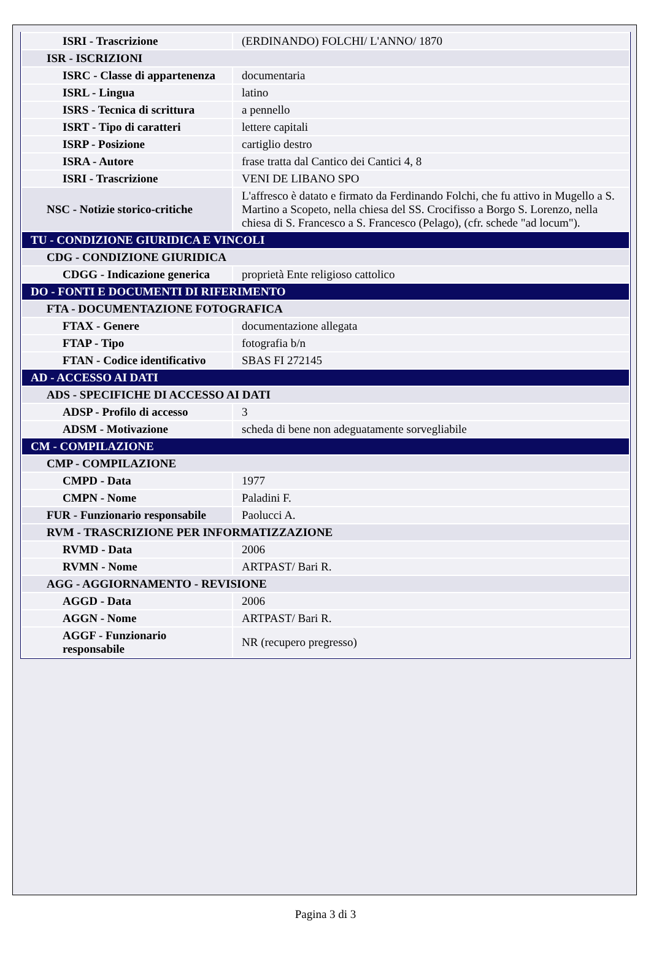| ISRI - Trascrizione | (ERDINANDO) FOLCHI/ L'ANNO/ 1870 |
| ISR - ISCRIZIONI | |
| ISRC - Classe di appartenenza | documentaria |
| ISRL - Lingua | latino |
| ISRS - Tecnica di scrittura | a pennello |
| ISRT - Tipo di caratteri | lettere capitali |
| ISRP - Posizione | cartiglio destro |
| ISRA - Autore | frase tratta dal Cantico dei Cantici 4, 8 |
| ISRI - Trascrizione | VENI DE LIBANO SPO |
| NSC - Notizie storico-critiche | L'affresco è datato e firmato da Ferdinando Folchi, che fu attivo in Mugello a S. Martino a Scopeto, nella chiesa del SS. Crocifisso a Borgo S. Lorenzo, nella chiesa di S. Francesco a S. Francesco (Pelago), (cfr. schede "ad locum"). |
| TU - CONDIZIONE GIURIDICA E VINCOLI | |
| CDG - CONDIZIONE GIURIDICA | |
| CDGG - Indicazione generica | proprietà Ente religioso cattolico |
| DO - FONTI E DOCUMENTI DI RIFERIMENTO | |
| FTA - DOCUMENTAZIONE FOTOGRAFICA | |
| FTAX - Genere | documentazione allegata |
| FTAP - Tipo | fotografia b/n |
| FTAN - Codice identificativo | SBAS FI 272145 |
| AD - ACCESSO AI DATI | |
| ADS - SPECIFICHE DI ACCESSO AI DATI | |
| ADSP - Profilo di accesso | 3 |
| ADSM - Motivazione | scheda di bene non adeguatamente sorvegliabile |
| CM - COMPILAZIONE | |
| CMP - COMPILAZIONE | |
| CMPD - Data | 1977 |
| CMPN - Nome | Paladini F. |
| FUR - Funzionario responsabile | Paolucci A. |
| RVM - TRASCRIZIONE PER INFORMATIZZAZIONE | |
| RVMD - Data | 2006 |
| RVMN - Nome | ARTPAST/ Bari R. |
| AGG - AGGIORNAMENTO - REVISIONE | |
| AGGD - Data | 2006 |
| AGGN - Nome | ARTPAST/ Bari R. |
| AGGF - Funzionario responsabile | NR (recupero pregresso) |
Pagina 3 di 3